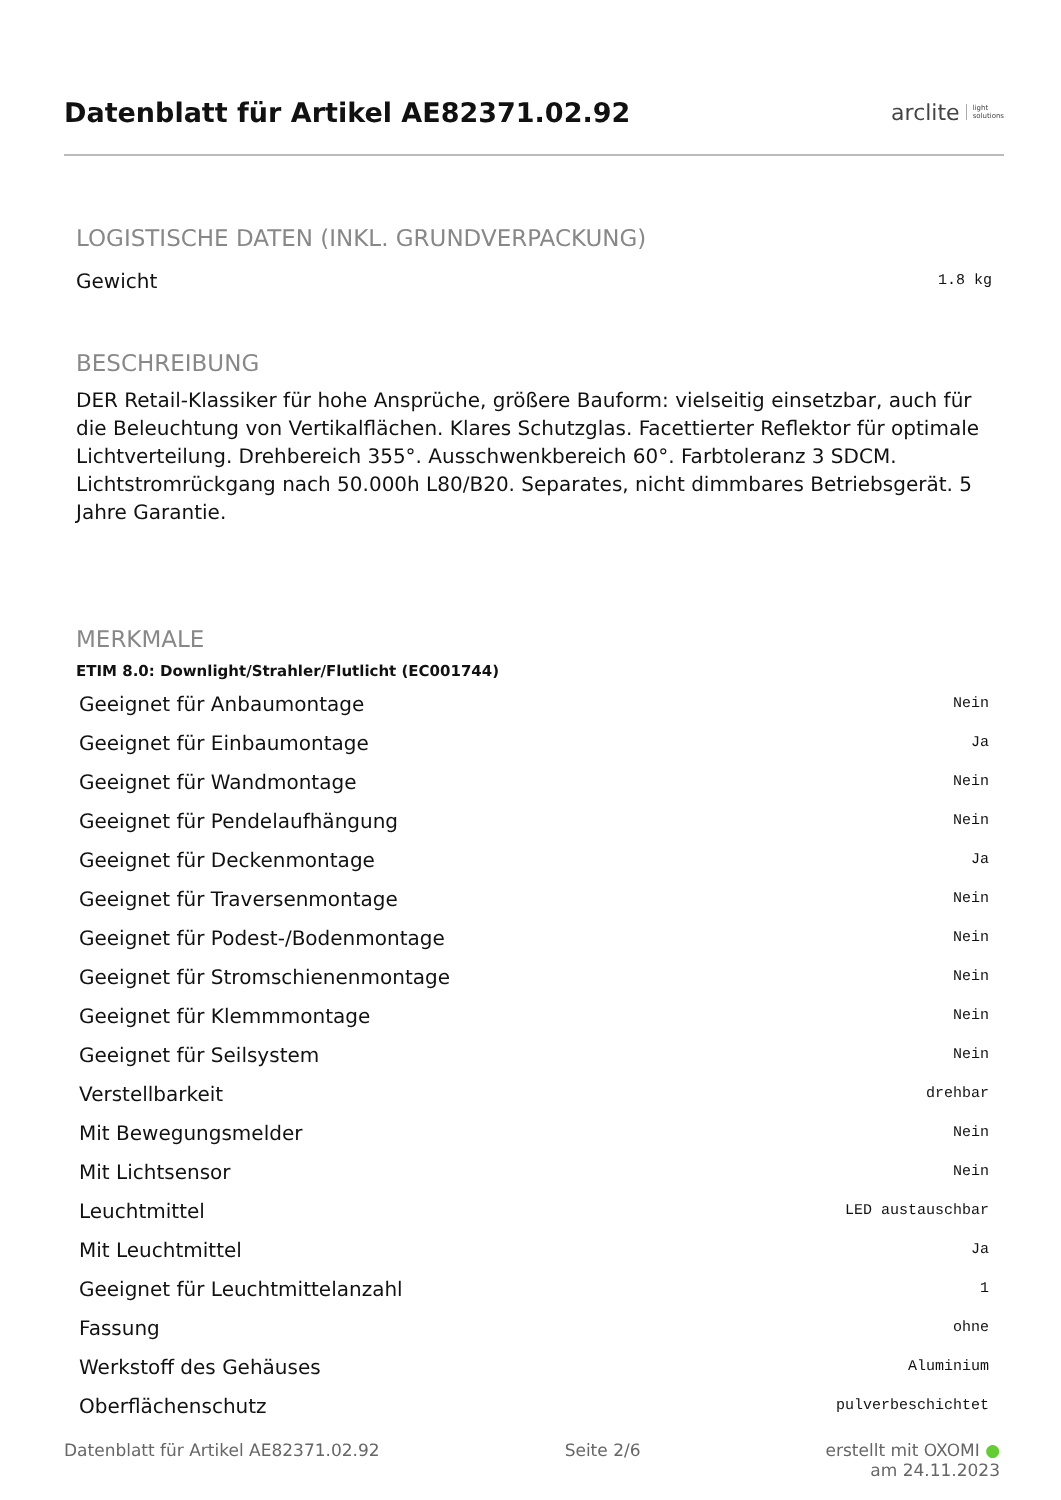Datenblatt für Artikel AE82371.02.92
arclite light
solutions
LOGISTISCHE DATEN (INKL. GRUNDVERPACKUNG)
Gewicht 1.8 kg
BESCHREIBUNG
DER Retail-Klassiker für hohe Ansprüche, größere Bauform: vielseitig einsetzbar, auch für die Beleuchtung von Vertikalflächen. Klares Schutzglas. Facettierter Reflektor für optimale Lichtverteilung. Drehbereich 355°. Ausschwenkbereich 60°. Farbtoleranz 3 SDCM. Lichtstromrückgang nach 50.000h L80/B20. Separates, nicht dimmbares Betriebsgerät. 5 Jahre Garantie.
MERKMALE
ETIM 8.0: Downlight/Strahler/Flutlicht (EC001744)
| Geeignet für Anbaumontage | Nein |
| Geeignet für Einbaumontage | Ja |
| Geeignet für Wandmontage | Nein |
| Geeignet für Pendelaufhängung | Nein |
| Geeignet für Deckenmontage | Ja |
| Geeignet für Traversenmontage | Nein |
| Geeignet für Podest-/Bodenmontage | Nein |
| Geeignet für Stromschienenmontage | Nein |
| Geeignet für Klemmmontage | Nein |
| Geeignet für Seilsystem | Nein |
| Verstellbarkeit | drehbar |
| Mit Bewegungsmelder | Nein |
| Mit Lichtsensor | Nein |
| Leuchtmittel | LED austauschbar |
| Mit Leuchtmittel | Ja |
| Geeignet für Leuchtmittelanzahl | 1 |
| Fassung | ohne |
| Werkstoff des Gehäuses | Aluminium |
| Oberflächenschutz | pulverbeschichtet |
Datenblatt für Artikel AE82371.02.92 Seite 2/6 erstellt mit OXOMI ●
am 24.11.2023